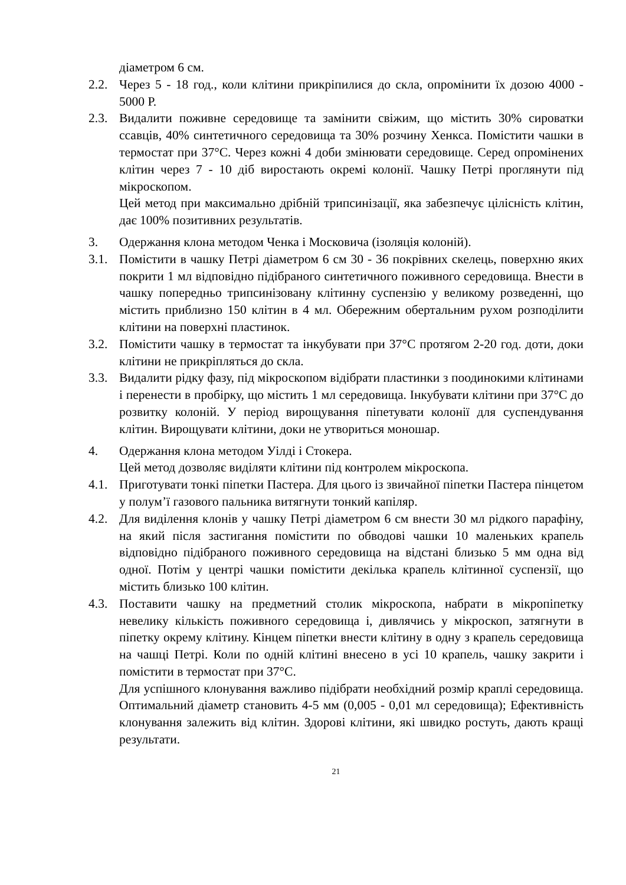діаметром 6 см.
2.2. Через 5 - 18 год., коли клітини прикріпилися до скла, опромінити їх дозою 4000 - 5000 Р.
2.3. Видалити поживне середовище та замінити свіжим, що містить 30% сироватки ссавців, 40% синтетичного середовища та 30% розчину Хенкса. Помістити чашки в термостат при 37°С. Через кожні 4 доби змінювати середовище. Серед опромінених клітин через 7 - 10 діб виростають окремі колонії. Чашку Петрі проглянути під мікроскопом.
Цей метод при максимально дрібній трипсинізації, яка забезпечує цілісність клітин, дає 100% позитивних результатів.
3. Одержання клона методом Ченка і Московича (ізоляція колоній).
3.1. Помістити в чашку Петрі діаметром 6 см 30 - 36 покрівних скелець, поверхню яких покрити 1 мл відповідно підібраного синтетичного поживного середовища. Внести в чашку попередньо трипсинізовану клітинну суспензію у великому розведенні, що містить приблизно 150 клітин в 4 мл. Обережним обертальним рухом розподілити клітини на поверхні пластинок.
3.2. Помістити чашку в термостат та інкубувати при 37°С протягом 2-20 год. доти, доки клітини не прикріпляться до скла.
3.3. Видалити рідку фазу, під мікроскопом відібрати пластинки з поодинокими клітинами і перенести в пробірку, що містить 1 мл середовища. Інкубувати клітини при 37°С до розвитку колоній. У період вирощування піпетувати колонії для суспендування клітин. Вирощувати клітини, доки не утвориться моношар.
4. Одержання клона методом Уілді і Стокера.
Цей метод дозволяє виділяти клітини під контролем мікроскопа.
4.1. Приготувати тонкі піпетки Пастера. Для цього із звичайної піпетки Пастера пінцетом у полум’ї газового пальника витягнути тонкий капіляр.
4.2. Для виділення клонів у чашку Петрі діаметром 6 см внести 30 мл рідкого парафіну, на який після застигання помістити по обводові чашки 10 маленьких крапель відповідно підібраного поживного середовища на відстані близько 5 мм одна від одної. Потім у центрі чашки помістити декілька крапель клітинної суспензії, що містить близько 100 клітин.
4.3. Поставити чашку на предметний столик мікроскопа, набрати в мікропіпетку невелику кількість поживного середовища і, дивлячись у мікроскоп, затягнути в піпетку окрему клітину. Кінцем піпетки внести клітину в одну з крапель середовища на чашці Петрі. Коли по одній клітині внесено в усі 10 крапель, чашку закрити і помістити в термостат при 37°С.
Для успішного клонування важливо підібрати необхідний розмір краплі середовища. Оптимальний діаметр становить 4-5 мм (0,005 - 0,01 мл середовища); Ефективність клонування залежить від клітин. Здорові клітини, які швидко ростуть, дають кращі результати.
21